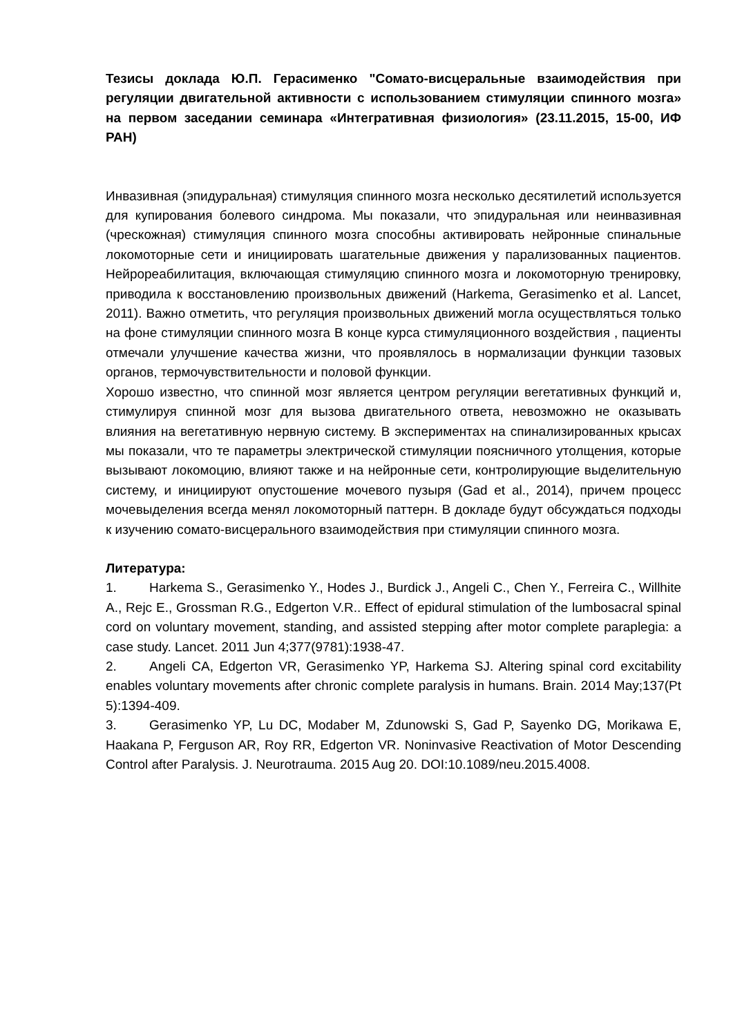Тезисы доклада Ю.П. Герасименко "Сомато-висцеральные взаимодействия при регуляции двигательной активности с использованием стимуляции спинного мозга» на первом заседании семинара «Интегративная физиология» (23.11.2015, 15-00, ИФ РАН)
Инвазивная (эпидуральная) стимуляция спинного мозга несколько десятилетий используется для купирования болевого синдрома. Мы показали, что эпидуральная или неинвазивная (чрескожная) стимуляция спинного мозга способны активировать нейронные спинальные локомоторные сети и инициировать шагательные движения у парализованных пациентов. Нейрореабилитация, включающая стимуляцию спинного мозга и локомоторную тренировку, приводила к восстановлению произвольных движений (Harkema, Gerasimenko et al. Lancet, 2011). Важно отметить, что регуляция произвольных движений могла осуществляться только на фоне стимуляции спинного мозга В конце курса стимуляционного воздействия , пациенты отмечали улучшение качества жизни, что проявлялось в нормализации функции тазовых органов, термочувствительности и половой функции.
Хорошо известно, что спинной мозг является центром регуляции вегетативных функций и, стимулируя спинной мозг для вызова двигательного ответа, невозможно не оказывать влияния на вегетативную нервную систему. В экспериментах на спинализированных крысах мы показали, что те параметры электрической стимуляции поясничного утолщения, которые вызывают локомоцию, влияют также и на нейронные сети, контролирующие выделительную систему, и инициируют опустошение мочевого пузыря (Gad et al., 2014), причем процесс мочевыделения всегда менял локомоторный паттерн. В докладе будут обсуждаться подходы к изучению сомато-висцерального взаимодействия при стимуляции спинного мозга.
Литература:
1. Harkema S., Gerasimenko Y., Hodes J., Burdick J., Angeli C., Chen Y., Ferreira C., Willhite A., Rejc E., Grossman R.G., Edgerton V.R.. Effect of epidural stimulation of the lumbosacral spinal cord on voluntary movement, standing, and assisted stepping after motor complete paraplegia: a case study. Lancet. 2011 Jun 4;377(9781):1938-47.
2. Angeli CA, Edgerton VR, Gerasimenko YP, Harkema SJ. Altering spinal cord excitability enables voluntary movements after chronic complete paralysis in humans. Brain. 2014 May;137(Pt 5):1394-409.
3. Gerasimenko YP, Lu DC, Modaber M, Zdunowski S, Gad P, Sayenko DG, Morikawa E, Haakana P, Ferguson AR, Roy RR, Edgerton VR. Noninvasive Reactivation of Motor Descending Control after Paralysis. J. Neurotrauma. 2015 Aug 20. DOI:10.1089/neu.2015.4008.